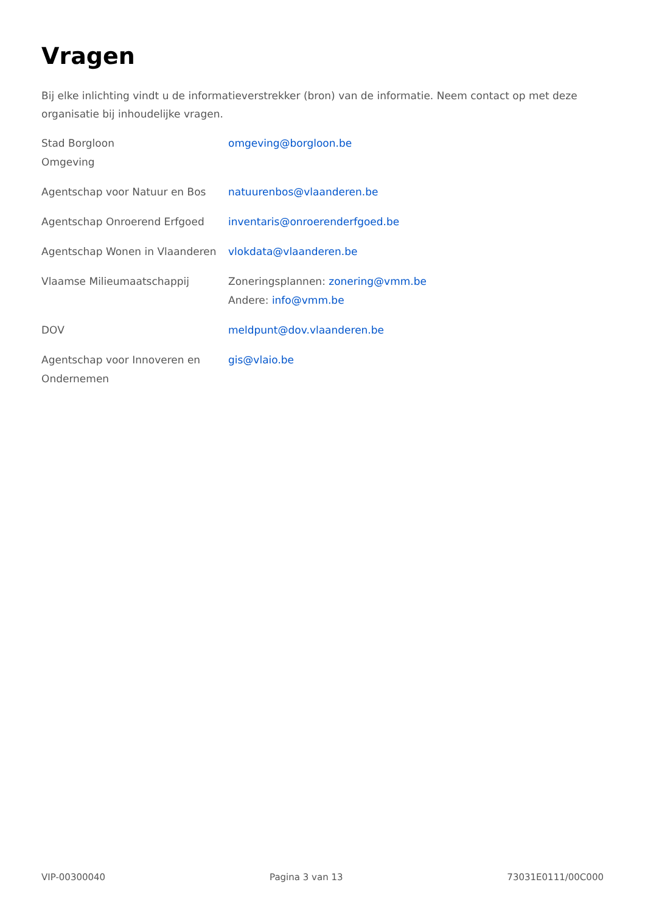Vragen
Bij elke inlichting vindt u de informatieverstrekker (bron) van de informatie. Neem contact op met deze organisatie bij inhoudelijke vragen.
| Stad Borgloon Omgeving | omgeving@borgloon.be |
| Agentschap voor Natuur en Bos | natuurenbos@vlaanderen.be |
| Agentschap Onroerend Erfgoed | inventaris@onroerenderfgoed.be |
| Agentschap Wonen in Vlaanderen | vlokdata@vlaanderen.be |
| Vlaamse Milieumaatschappij | Zoneringsplannen: zonering@vmm.be Andere: info@vmm.be |
| DOV | meldpunt@dov.vlaanderen.be |
| Agentschap voor Innoveren en Ondernemen | gis@vlaio.be |
VIP-00300040 Pagina 3 van 13 73031E0111/00C000